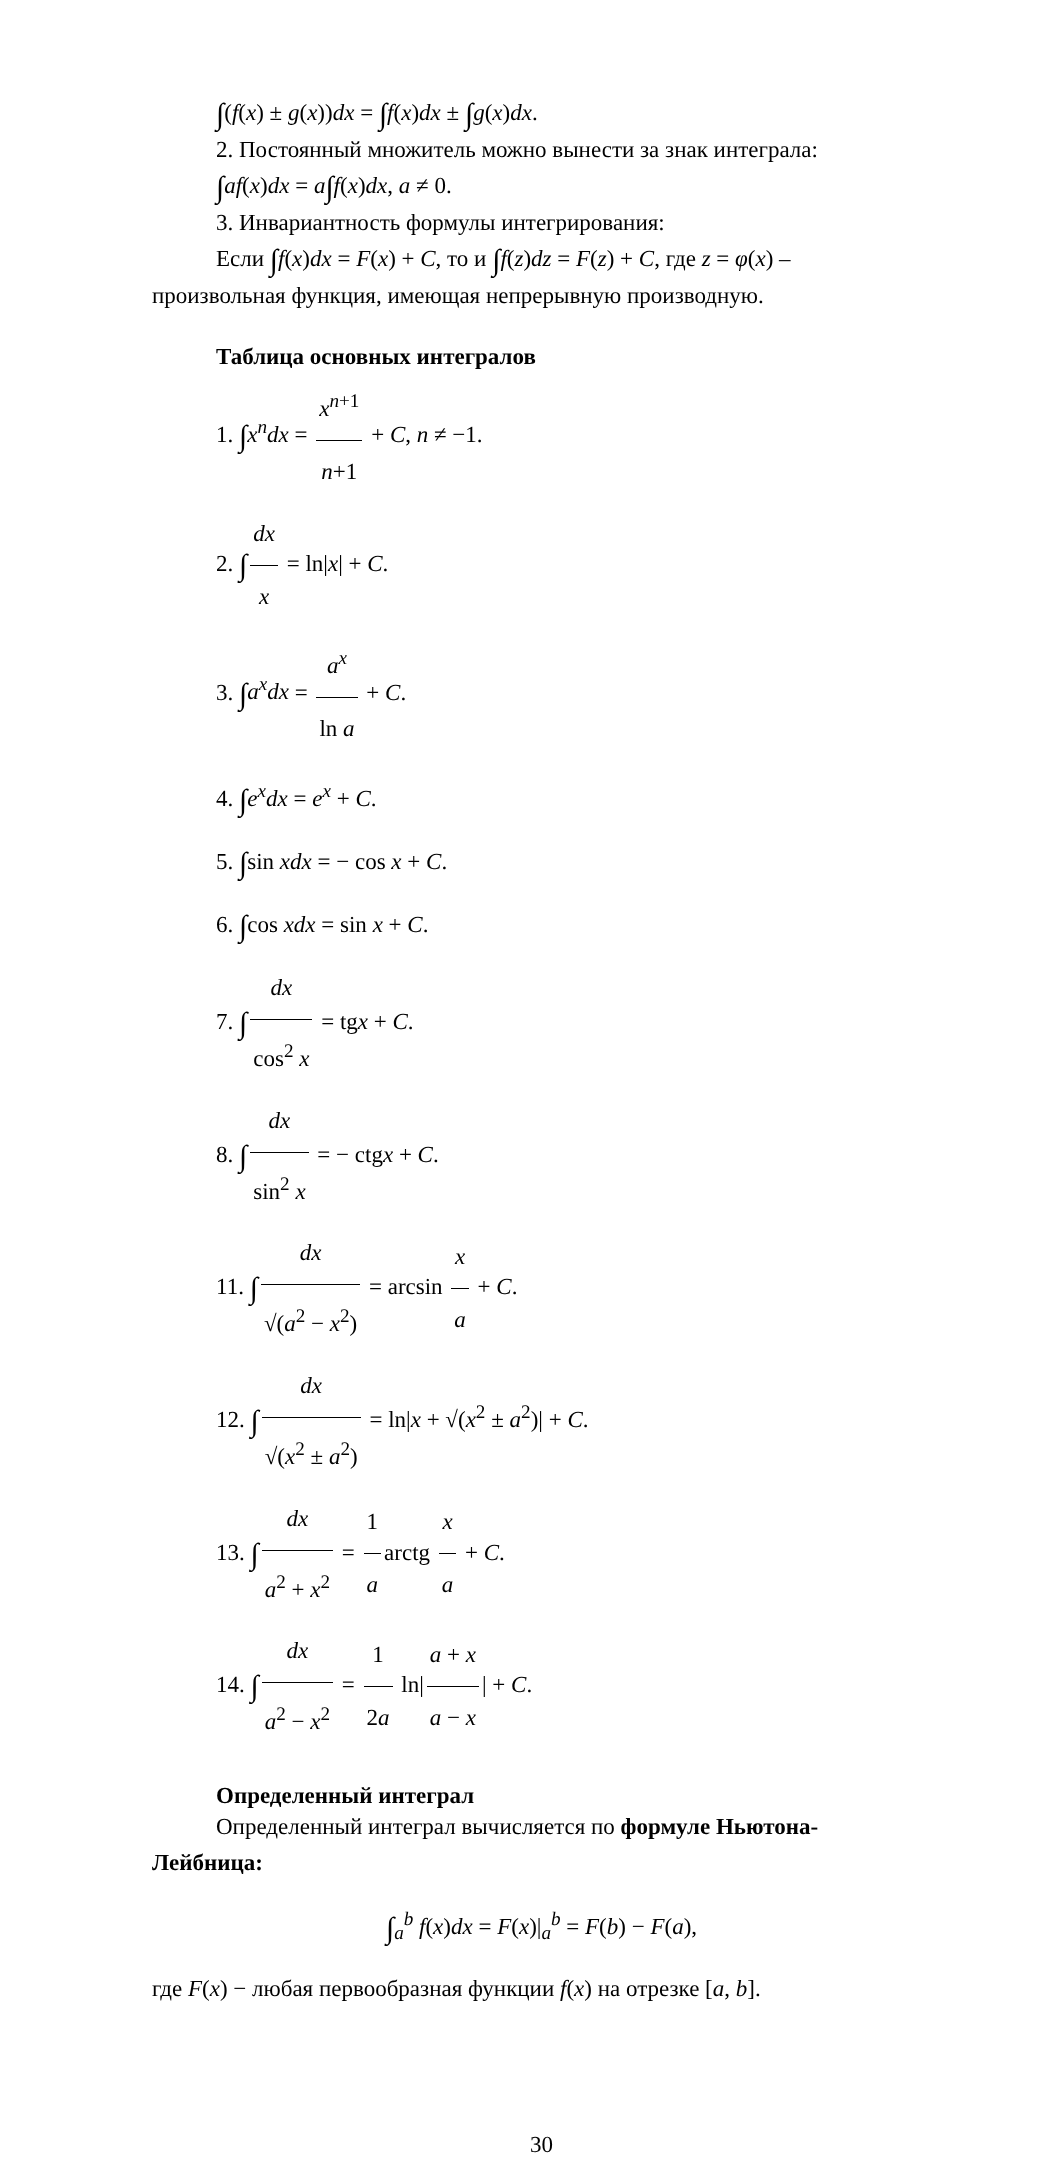∫(f(x) ± g(x))dx = ∫f(x)dx ± ∫g(x)dx.
2. Постоянный множитель можно вынести за знак интеграла:
∫af(x)dx = a∫f(x)dx, a ≠ 0.
3. Инвариантность формулы интегрирования:
Если ∫f(x)dx = F(x) + C, то и ∫f(z)dz = F(z) + C, где z = φ(x) –
произвольная функция, имеющая непрерывную производную.
Таблица основных интегралов
1. ∫x<sup>n</sup>dx = x<sup>n+1</sup> n+1 + C, n ≠ −1.
2. ∫ dx x = ln|x| + C.
3. ∫a<sup>x</sup>dx = a<sup>x</sup> ln a + C.
4. ∫e<sup>x</sup>dx = e<sup>x</sup> + C.
5. ∫sin xdx = − cos x + C.
6. ∫cos xdx = sin x + C.
7. ∫ dx cos<sup>2</sup> x = tgx + C.
8. ∫ dx sin<sup>2</sup> x = − ctgx + C.
11. ∫ dx √(a<sup>2</sup> − x<sup>2</sup>) = arcsin x a + C.
12. ∫ dx √(x<sup>2</sup> ± a<sup>2</sup>) = ln|x + √(x<sup>2</sup> ± a<sup>2</sup>)| + C.
13. ∫ dx a<sup>2</sup> + x<sup>2</sup> = 1 a arctg x a + C.
14. ∫ dx a<sup>2</sup> − x<sup>2</sup> = 1 2a ln| a + x a − x | + C.
Определенный интеграл
Определенный интеграл вычисляется по формуле Ньютона-
Лейбница:
∫<sub>a</sub><sup>b</sup> f(x)dx = F(x)|<sub>a</sub><sup>b</sup> = F(b) − F(a),
где F(x) − любая первообразная функции f(x) на отрезке [a, b].
30